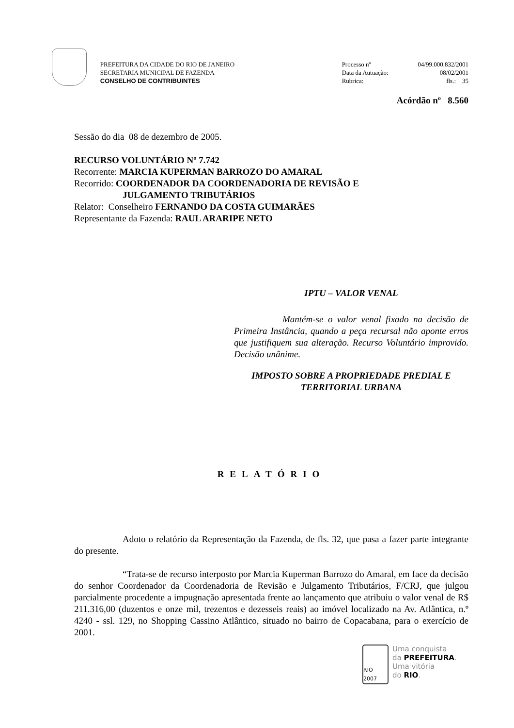PREFEITURA DA CIDADE DO RIO DE JANEIRO
SECRETARIA MUNICIPAL DE FAZENDA
CONSELHO DE CONTRIBUINTES
Processo nº 04/99.000.832/2001
Data da Autuação: 08/02/2001
Rubrica: fls.: 35
Acórdão nº 8.560
Sessão do dia 08 de dezembro de 2005.
RECURSO VOLUNTÁRIO Nº 7.742
Recorrente: MARCIA KUPERMAN BARROZO DO AMARAL
Recorrido: COORDENADOR DA COORDENADORIA DE REVISÃO E
JULGAMENTO TRIBUTÁRIOS
Relator: Conselheiro FERNANDO DA COSTA GUIMARÃES
Representante da Fazenda: RAUL ARARIPE NETO
IPTU – VALOR VENAL
Mantém-se o valor venal fixado na decisão de Primeira Instância, quando a peça recursal não aponte erros que justifiquem sua alteração. Recurso Voluntário improvido. Decisão unânime.
IMPOSTO SOBRE A PROPRIEDADE PREDIAL E TERRITORIAL URBANA
RELATÓRIO
Adoto o relatório da Representação da Fazenda, de fls. 32, que pasa a fazer parte integrante do presente.
“Trata-se de recurso interposto por Marcia Kuperman Barrozo do Amaral, em face da decisão do senhor Coordenador da Coordenadoria de Revisão e Julgamento Tributários, F/CRJ, que julgou parcialmente procedente a impugnação apresentada frente ao lançamento que atribuiu o valor venal de R$ 211.316,00 (duzentos e onze mil, trezentos e dezesseis reais) ao imóvel localizado na Av. Atlântica, n.º 4240 - ssl. 129, no Shopping Cassino Atlântico, situado no bairro de Copacabana, para o exercício de 2001.
RIO 2007
Uma conquista
da PREFEITURA.
Uma vitória
do RIO.